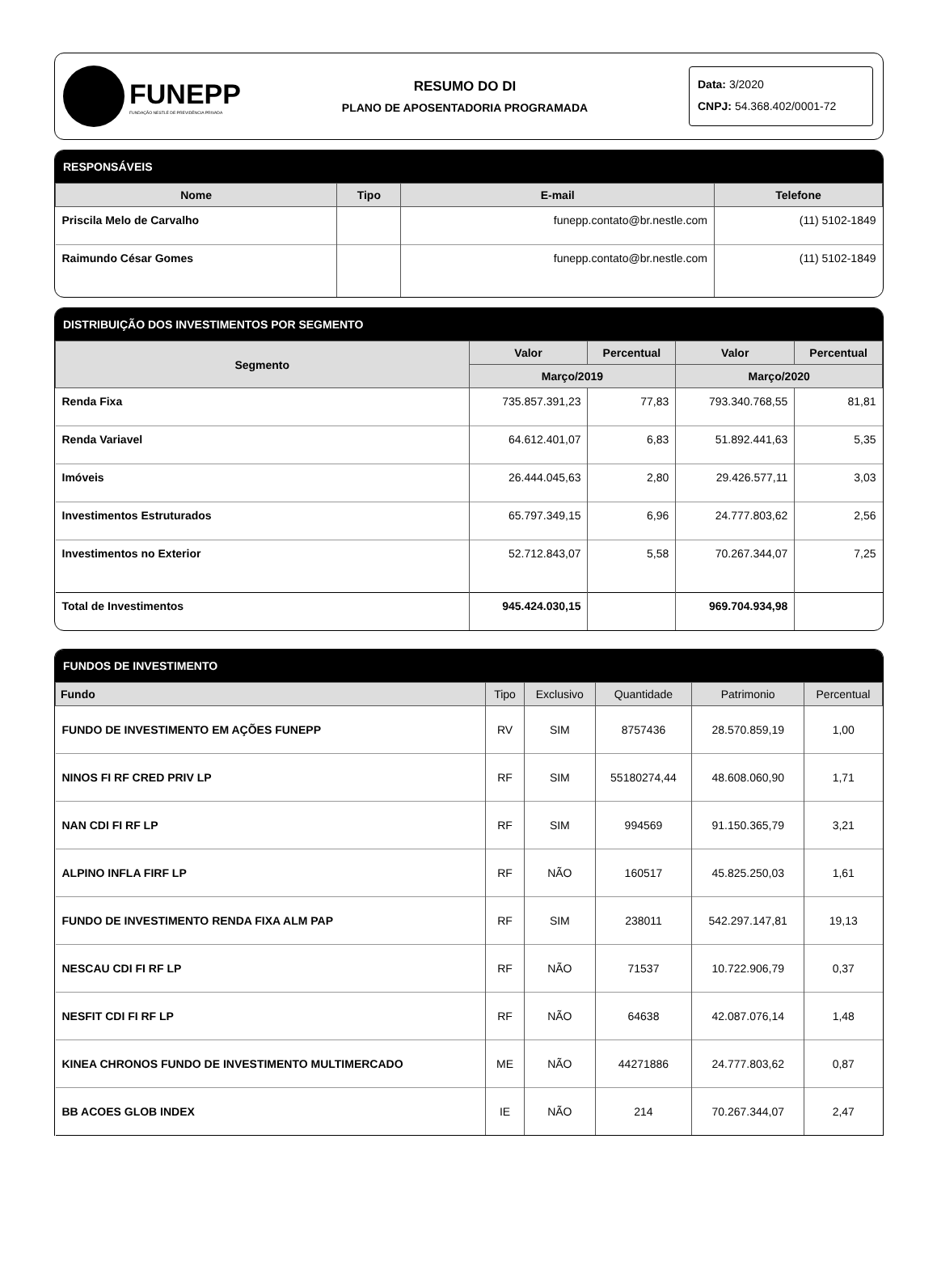FUNEPP
FUNDAÇÃO NESTLÉ DE PREVIDÊNCIA PRIVADA
RESUMO DO DI
PLANO DE APOSENTADORIA PROGRAMADA
Data: 3/2020
CNPJ: 54.368.402/0001-72
RESPONSÁVEIS
| Nome | Tipo | E-mail | Telefone |
| --- | --- | --- | --- |
| Priscila Melo de Carvalho | | funepp.contato@br.nestle.com | (11) 5102-1849 |
| Raimundo César Gomes | | funepp.contato@br.nestle.com | (11) 5102-1849 |
DISTRIBUIÇÃO DOS INVESTIMENTOS POR SEGMENTO
| Segmento | Valor | Percentual | Valor | Percentual |
| --- | --- | --- | --- | --- |
| | Março/2019 | | Março/2020 | |
| Renda Fixa | 735.857.391,23 | 77,83 | 793.340.768,55 | 81,81 |
| Renda Variavel | 64.612.401,07 | 6,83 | 51.892.441,63 | 5,35 |
| Imóveis | 26.444.045,63 | 2,80 | 29.426.577,11 | 3,03 |
| Investimentos Estruturados | 65.797.349,15 | 6,96 | 24.777.803,62 | 2,56 |
| Investimentos no Exterior | 52.712.843,07 | 5,58 | 70.267.344,07 | 7,25 |
| Total de Investimentos | 945.424.030,15 | | 969.704.934,98 | |
FUNDOS DE INVESTIMENTO
| Fundo | Tipo | Exclusivo | Quantidade | Patrimonio | Percentual |
| --- | --- | --- | --- | --- | --- |
| FUNDO DE INVESTIMENTO EM AÇÕES FUNEPP | RV | SIM | 8757436 | 28.570.859,19 | 1,00 |
| NINOS FI RF CRED PRIV LP | RF | SIM | 55180274,44 | 48.608.060,90 | 1,71 |
| NAN CDI FI RF LP | RF | SIM | 994569 | 91.150.365,79 | 3,21 |
| ALPINO INFLA FIRF LP | RF | NÃO | 160517 | 45.825.250,03 | 1,61 |
| FUNDO DE INVESTIMENTO RENDA FIXA ALM PAP | RF | SIM | 238011 | 542.297.147,81 | 19,13 |
| NESCAU CDI FI RF LP | RF | NÃO | 71537 | 10.722.906,79 | 0,37 |
| NESFIT CDI FI RF LP | RF | NÃO | 64638 | 42.087.076,14 | 1,48 |
| KINEA CHRONOS FUNDO DE INVESTIMENTO MULTIMERCADO | ME | NÃO | 44271886 | 24.777.803,62 | 0,87 |
| BB ACOES GLOB INDEX | IE | NÃO | 214 | 70.267.344,07 | 2,47 |